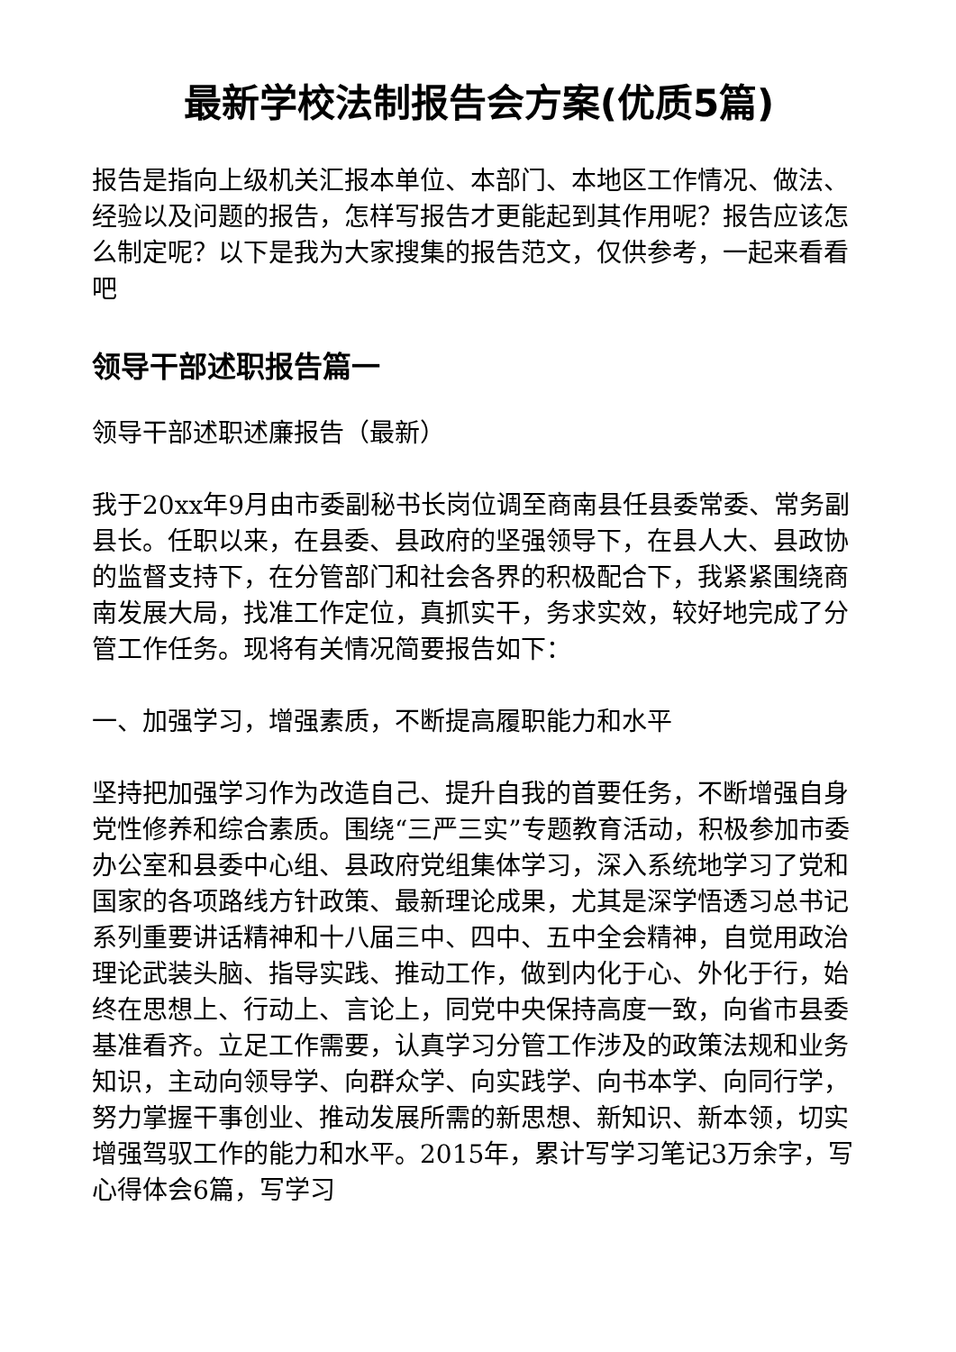最新学校法制报告会方案(优质5篇)
报告是指向上级机关汇报本单位、本部门、本地区工作情况、做法、经验以及问题的报告，怎样写报告才更能起到其作用呢？报告应该怎么制定呢？以下是我为大家搜集的报告范文，仅供参考，一起来看看吧
领导干部述职报告篇一
领导干部述职述廉报告（最新）
我于20xx年9月由市委副秘书长岗位调至商南县任县委常委、常务副县长。任职以来，在县委、县政府的坚强领导下，在县人大、县政协的监督支持下，在分管部门和社会各界的积极配合下，我紧紧围绕商南发展大局，找准工作定位，真抓实干，务求实效，较好地完成了分管工作任务。现将有关情况简要报告如下：
一、加强学习，增强素质，不断提高履职能力和水平
坚持把加强学习作为改造自己、提升自我的首要任务，不断增强自身党性修养和综合素质。围绕“三严三实”专题教育活动，积极参加市委办公室和县委中心组、县政府党组集体学习，深入系统地学习了党和国家的各项路线方针政策、最新理论成果，尤其是深学悟透习总书记系列重要讲话精神和十八届三中、四中、五中全会精神，自觉用政治理论武装头脑、指导实践、推动工作，做到内化于心、外化于行，始终在思想上、行动上、言论上，同党中央保持高度一致，向省市县委基准看齐。立足工作需要，认真学习分管工作涉及的政策法规和业务知识，主动向领导学、向群众学、向实践学、向书本学、向同行学，努力掌握干事创业、推动发展所需的新思想、新知识、新本领，切实增强驾驭工作的能力和水平。2015年，累计写学习笔记3万余字，写心得体会6篇，写学习